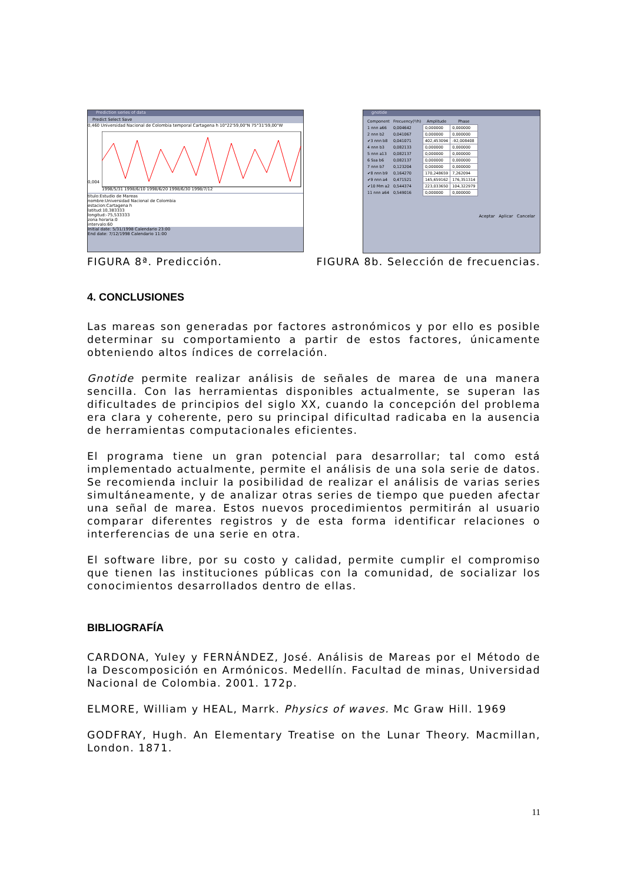Prediction series of data
Predict Select Save
0,460 Universidad Nacional de Colombia temporal Cartagena h 10°22'59,00"N 75°31'59,00"W
0,004
1998/5/31 1998/6/10 1998/6/20 1998/6/30 1998/7/12
titulo:Estudio de Mareas
nombre:Universidad Nacional de Colombia
estacion:Cartagena h
latitud:10,383333
longitud:-75,533333
zona horaria:0
intervalo:60
Initial date: 5/31/1998 Calendario 23:00
End date: 7/12/1998 Calendario 11:00
gnotide
| Component | Frecuency(º/h) | Amplitude | Phase |
| --- | --- | --- | --- |
| 1 nnn a66 | 0,004642 | 0,000000 | 0,000000 |
| 2 nnn b2 | 0,041067 | 0,000000 | 0,000000 |
| ✔3 nnn b8 | 0,041071 | 402,453094 | -92,008408 |
| 4 nnn b3 | 0,082133 | 0,000000 | 0,000000 |
| 5 nnn a13 | 0,082137 | 0,000000 | 0,000000 |
| 6 Ssa b6 | 0,082137 | 0,000000 | 0,000000 |
| 7 nnn b7 | 0,123204 | 0,000000 | 0,000000 |
| ✔8 nnn b9 | 0,164270 | 170,248659 | 7,262094 |
| ✔9 nnn a4 | 0,471521 | 145,659162 | 176,351314 |
| ✔10 Mm a2 | 0,544374 | 223,033650 | 104,322979 |
| 11 nnn a64 | 0,549016 | 0,000000 | 0,000000 |
Aceptar Aplicar Cancelar
FIGURA 8ª. Predicción. FIGURA 8b. Selección de frecuencias.
4. CONCLUSIONES
Las mareas son generadas por factores astronómicos y por ello es posible determinar su comportamiento a partir de estos factores, únicamente obteniendo altos índices de correlación.
Gnotide permite realizar análisis de señales de marea de una manera sencilla. Con las herramientas disponibles actualmente, se superan las dificultades de principios del siglo XX, cuando la concepción del problema era clara y coherente, pero su principal dificultad radicaba en la ausencia de herramientas computacionales eficientes.
El programa tiene un gran potencial para desarrollar; tal como está implementado actualmente, permite el análisis de una sola serie de datos. Se recomienda incluir la posibilidad de realizar el análisis de varias series simultáneamente, y de analizar otras series de tiempo que pueden afectar una señal de marea. Estos nuevos procedimientos permitirán al usuario comparar diferentes registros y de esta forma identificar relaciones o interferencias de una serie en otra.
El software libre, por su costo y calidad, permite cumplir el compromiso que tienen las instituciones públicas con la comunidad, de socializar los conocimientos desarrollados dentro de ellas.
BIBLIOGRAFÍA
CARDONA, Yuley y FERNÁNDEZ, José. Análisis de Mareas por el Método de la Descomposición en Armónicos. Medellín. Facultad de minas, Universidad Nacional de Colombia. 2001. 172p.
ELMORE, William y HEAL, Marrk. Physics of waves. Mc Graw Hill. 1969
GODFRAY, Hugh. An Elementary Treatise on the Lunar Theory. Macmillan, London. 1871.
11